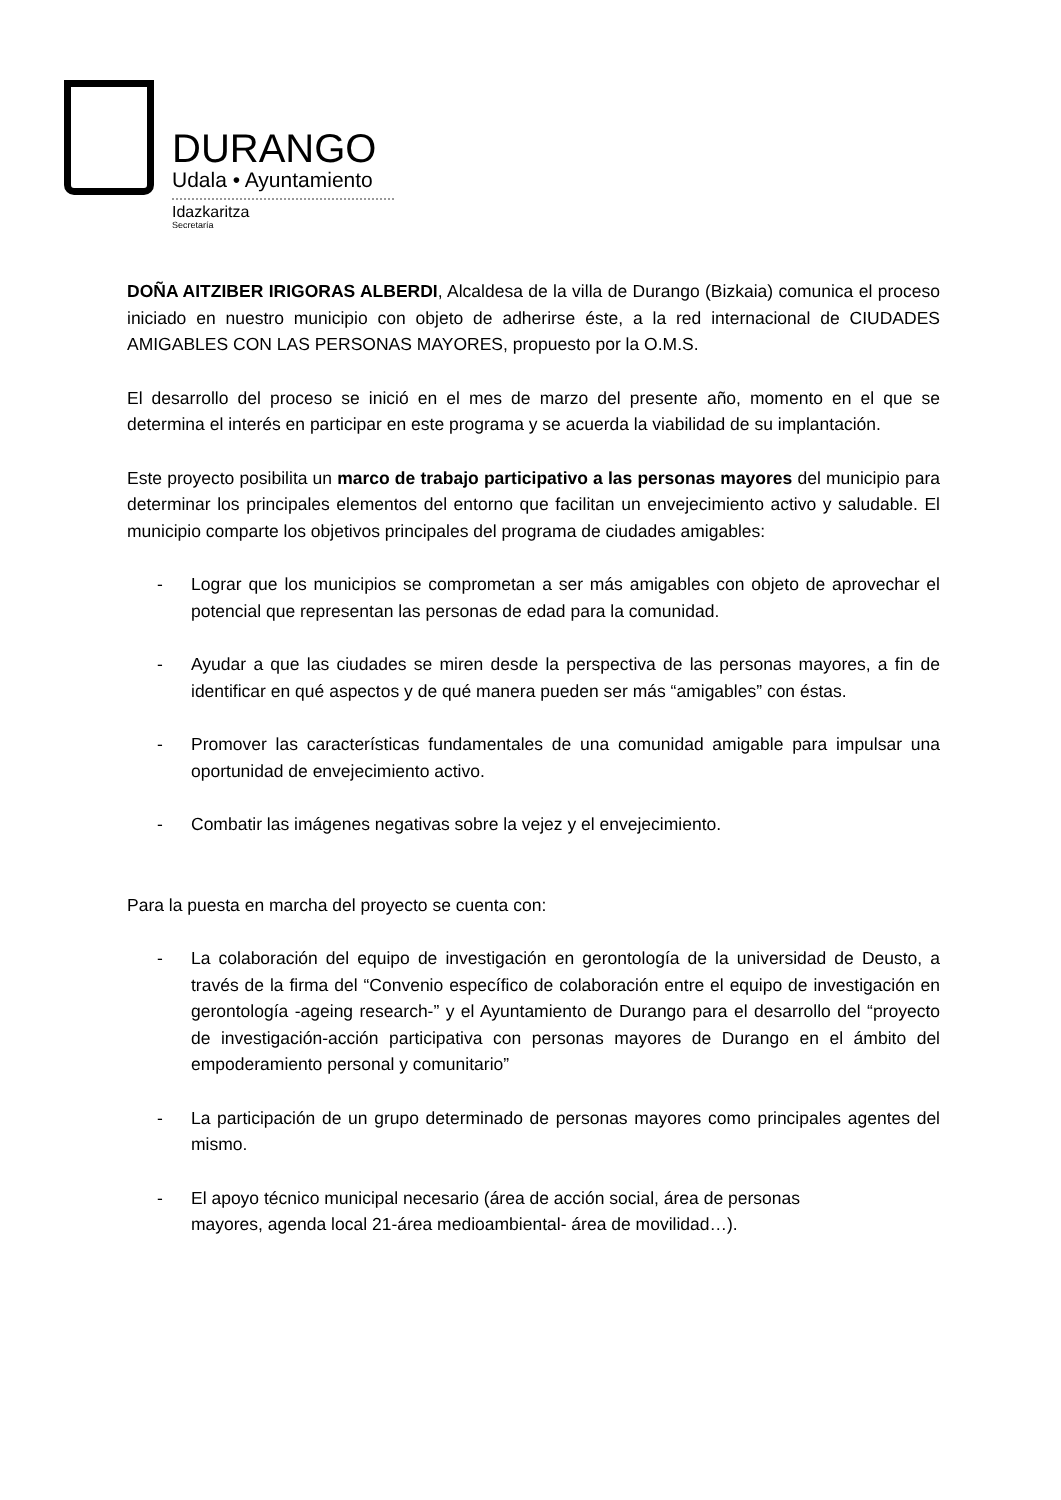DURANGO
Udala • Ayuntamiento
Idazkaritza
Secretaría
DOÑA AITZIBER IRIGORAS ALBERDI, Alcaldesa de la villa de Durango (Bizkaia) comunica el proceso iniciado en nuestro municipio con objeto de adherirse éste, a la red internacional de CIUDADES AMIGABLES CON LAS PERSONAS MAYORES, propuesto por la O.M.S.
El desarrollo del proceso se inició en el mes de marzo del presente año, momento en el que se determina el interés en participar en este programa y se acuerda la viabilidad de su implantación.
Este proyecto posibilita un marco de trabajo participativo a las personas mayores del municipio para determinar los principales elementos del entorno que facilitan un envejecimiento activo y saludable. El municipio comparte los objetivos principales del programa de ciudades amigables:
- Lograr que los municipios se comprometan a ser más amigables con objeto de aprovechar el potencial que representan las personas de edad para la comunidad.
- Ayudar a que las ciudades se miren desde la perspectiva de las personas mayores, a fin de identificar en qué aspectos y de qué manera pueden ser más “amigables” con éstas.
- Promover las características fundamentales de una comunidad amigable para impulsar una oportunidad de envejecimiento activo.
- Combatir las imágenes negativas sobre la vejez y el envejecimiento.
Para la puesta en marcha del proyecto se cuenta con:
- La colaboración del equipo de investigación en gerontología de la universidad de Deusto, a través de la firma del “Convenio específico de colaboración entre el equipo de investigación en gerontología -ageing research-” y el Ayuntamiento de Durango para el desarrollo del “proyecto de investigación-acción participativa con personas mayores de Durango en el ámbito del empoderamiento personal y comunitario”
- La participación de un grupo determinado de personas mayores como principales agentes del mismo.
- El apoyo técnico municipal necesario (área de acción social, área de personas
mayores, agenda local 21-área medioambiental- área de movilidad…).